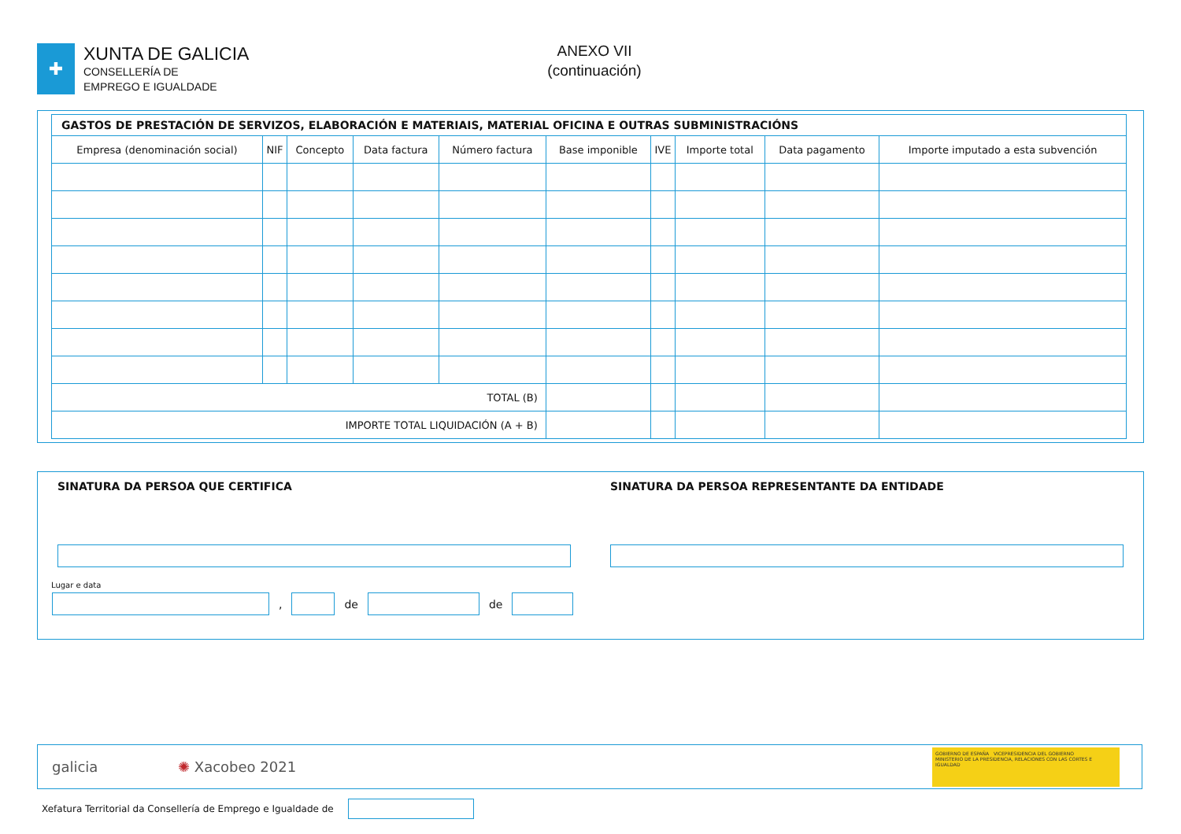✚
XUNTA DE GALICIA
CONSELLERÍA DE
EMPREGO E IGUALDADE
ANEXO VII
(continuación)
| GASTOS DE PRESTACIÓN DE SERVIZOS, ELABORACIÓN E MATERIAIS, MATERIAL OFICINA E OUTRAS SUBMINISTRACIÓNS | | | | | | | | | |
| Empresa (denominación social) | NIF | Concepto | Data factura | Número factura | Base imponible | IVE | Importe total | Data pagamento | Importe imputado a esta subvención |
| TOTAL (B) | | | | | | | | | |
| IMPORTE TOTAL LIQUIDACIÓN (A + B) | | | | | | | | | |
SINATURA DA PERSOA QUE CERTIFICA
SINATURA DA PERSOA REPRESENTANTE DA ENTIDADE
Lugar e data
, de de
galicia ✺ Xacobeo 2021
GOBIERNO DE ESPAÑA VICEPRESIDENCIA DEL GOBIERNO
MINISTERIO DE LA PRESIDENCIA, RELACIONES CON LAS CORTES E IGUALDAD
Xefatura Territorial da Consellería de Emprego e Igualdade de